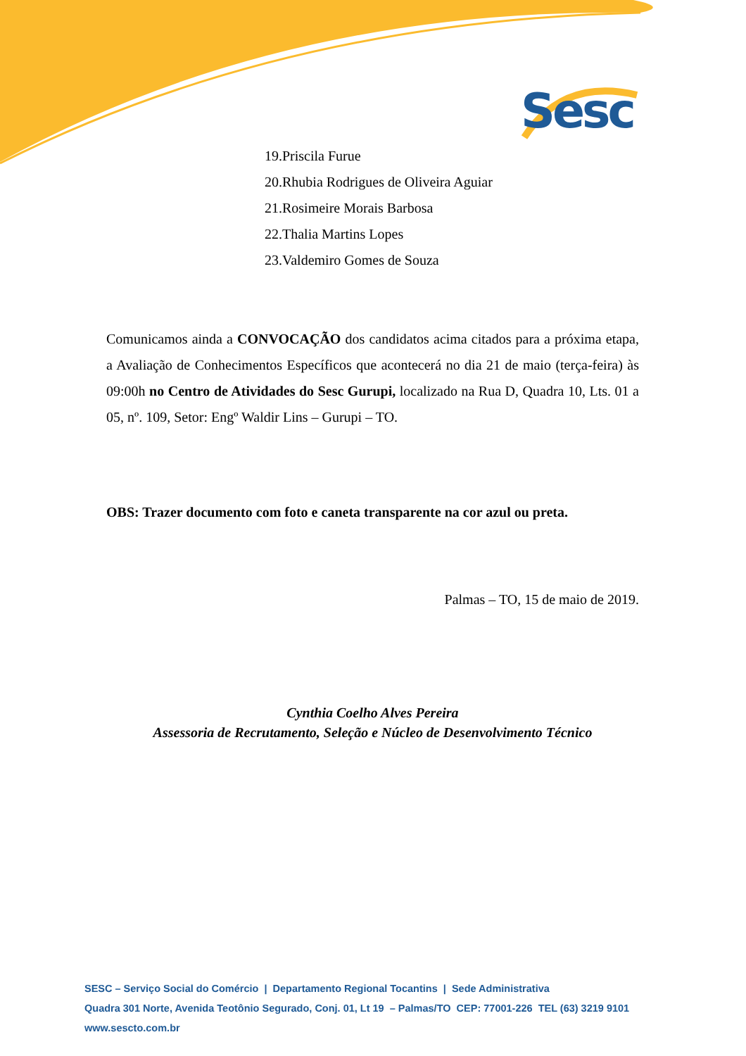Sesc
19.Priscila Furue
20.Rhubia Rodrigues de Oliveira Aguiar
21.Rosimeire Morais Barbosa
22.Thalia Martins Lopes
23.Valdemiro Gomes de Souza
Comunicamos ainda a CONVOCAÇÃO dos candidatos acima citados para a próxima etapa, a Avaliação de Conhecimentos Específicos que acontecerá no dia 21 de maio (terça-feira) às 09:00h no Centro de Atividades do Sesc Gurupi, localizado na Rua D, Quadra 10, Lts. 01 a 05, nº. 109, Setor: Engº Waldir Lins – Gurupi – TO.
OBS: Trazer documento com foto e caneta transparente na cor azul ou preta.
Palmas – TO, 15 de maio de 2019.
Cynthia Coelho Alves Pereira
Assessoria de Recrutamento, Seleção e Núcleo de Desenvolvimento Técnico
SESC – Serviço Social do Comércio | Departamento Regional Tocantins | Sede Administrativa
Quadra 301 Norte, Avenida Teotônio Segurado, Conj. 01, Lt 19 – Palmas/TO CEP: 77001-226 TEL (63) 3219 9101
www.sescto.com.br